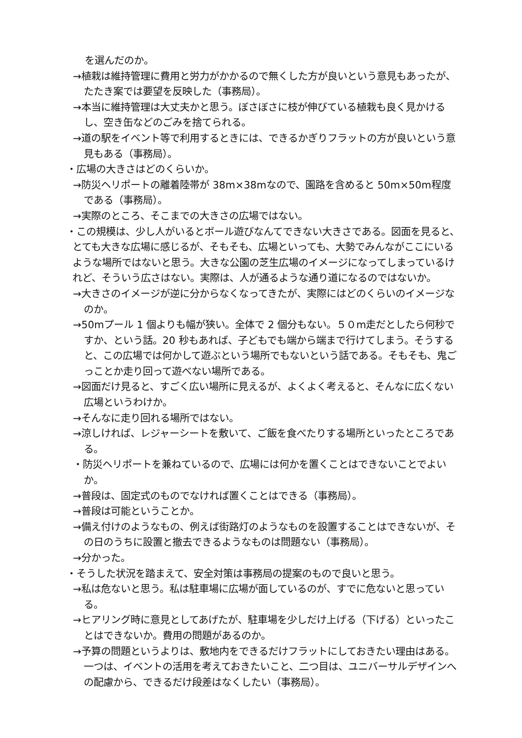を選んだのか。
→植栽は維持管理に費用と労力がかかるので無くした方が良いという意見もあったが、たたき案では要望を反映した（事務局）。
→本当に維持管理は大丈夫かと思う。ぼさぼさに枝が伸びている植栽も良く見かけるし、空き缶などのごみを捨てられる。
→道の駅をイベント等で利用するときには、できるかぎりフラットの方が良いという意見もある（事務局）。
・広場の大きさはどのくらいか。
→防災ヘリポートの離着陸帯が 38m×38mなので、園路を含めると 50m×50m程度である（事務局）。
→実際のところ、そこまでの大きさの広場ではない。
・この規模は、少し人がいるとボール遊びなんてできない大きさである。図面を見ると、とても大きな広場に感じるが、そもそも、広場といっても、大勢でみんながここにいるような場所ではないと思う。大きな公園の芝生広場のイメージになってしまっているけれど、そういう広さはない。実際は、人が通るような通り道になるのではないか。
→大きさのイメージが逆に分からなくなってきたが、実際にはどのくらいのイメージなのか。
→50mプール 1 個よりも幅が狭い。全体で 2 個分もない。５０m走だとしたら何秒ですか、という話。20 秒もあれば、子どもでも端から端まで行けてしまう。そうすると、この広場では何かして遊ぶという場所でもないという話である。そもそも、鬼ごっことか走り回って遊べない場所である。
→図面だけ見ると、すごく広い場所に見えるが、よくよく考えると、そんなに広くない広場というわけか。
→そんなに走り回れる場所ではない。
→涼しければ、レジャーシートを敷いて、ご飯を食べたりする場所といったところである。
・防災ヘリポートを兼ねているので、広場には何かを置くことはできないことでよいか。
→普段は、固定式のものでなければ置くことはできる（事務局）。
→普段は可能ということか。
→備え付けのようなもの、例えば街路灯のようなものを設置することはできないが、その日のうちに設置と撤去できるようなものは問題ない（事務局）。
→分かった。
・そうした状況を踏まえて、安全対策は事務局の提案のもので良いと思う。
→私は危ないと思う。私は駐車場に広場が面しているのが、すでに危ないと思っている。
→ヒアリング時に意見としてあげたが、駐車場を少しだけ上げる（下げる）といったことはできないか。費用の問題があるのか。
→予算の問題というよりは、敷地内をできるだけフラットにしておきたい理由はある。一つは、イベントの活用を考えておきたいこと、二つ目は、ユニバーサルデザインへの配慮から、できるだけ段差はなくしたい（事務局）。